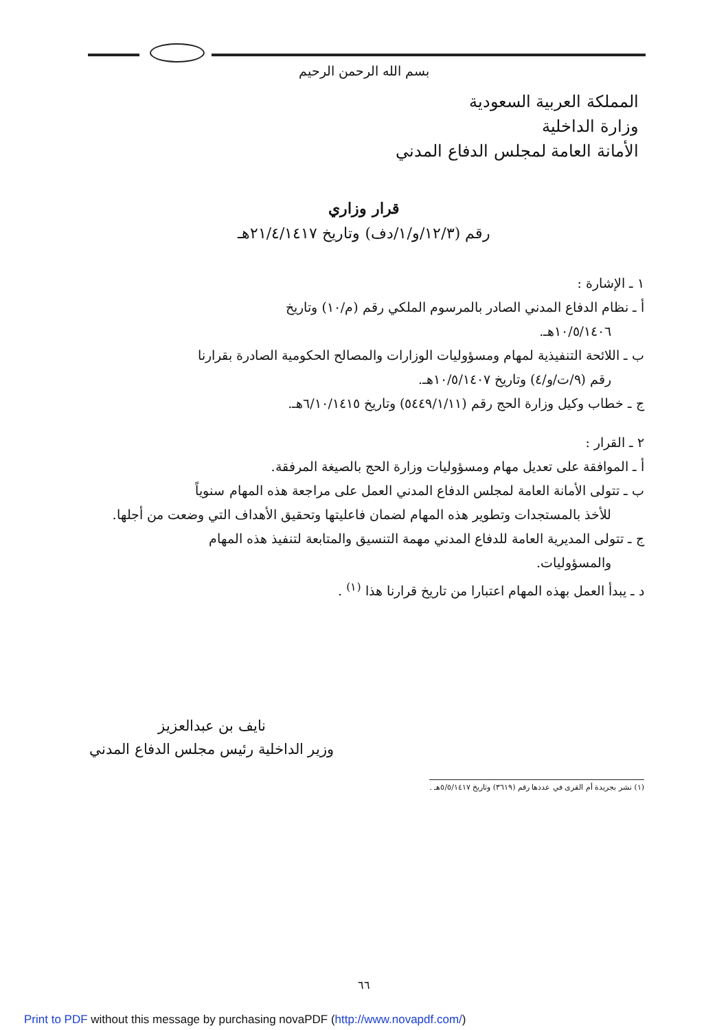بسم الله الرحمن الرحيم
المملكة العربية السعودية
وزارة الداخلية
الأمانة العامة لمجلس الدفاع المدني
قرار وزاري
رقم (١٢/٣/و/١/دف) وتاريخ ٢١/٤/١٤١٧هـ
١ ـ الإشارة :
أ ـ نظام الدفاع المدني الصادر بالمرسوم الملكي رقم (م/١٠) وتاريخ
١٠/٥/١٤٠٦هـ.
ب ـ اللائحة التنفيذية لمهام ومسؤوليات الوزارات والمصالح الحكومية الصادرة بقرارنا
رقم (٩/ت/و/٤) وتاريخ ١٠/٥/١٤٠٧هـ.
ج ـ خطاب وكيل وزارة الحج رقم (٥٤٤٩/١/١١) وتاريخ ٦/١٠/١٤١٥هـ.
٢ ـ القرار :
أ ـ الموافقة على تعديل مهام ومسؤوليات وزارة الحج بالصيغة المرفقة.
ب ـ تتولى الأمانة العامة لمجلس الدفاع المدني العمل على مراجعة هذه المهام سنوياً
للأخذ بالمستجدات وتطوير هذه المهام لضمان فاعليتها وتحقيق الأهداف التي وضعت من أجلها.
ج ـ تتولى المديرية العامة للدفاع المدني مهمة التنسيق والمتابعة لتنفيذ هذه المهام
والمسؤوليات.
د ـ يبدأ العمل بهذه المهام اعتبارا من تاريخ قرارنا هذا <sup>(١)</sup> .
نايف بن عبدالعزيز
وزير الداخلية رئيس مجلس الدفاع المدني
(١) نشر بجريدة أم القرى في عددها رقم (٣٦١٩) وتاريخ ٥/٥/١٤١٧هـ .
٦٦
Print to PDF without this message by purchasing novaPDF (http://www.novapdf.com/)